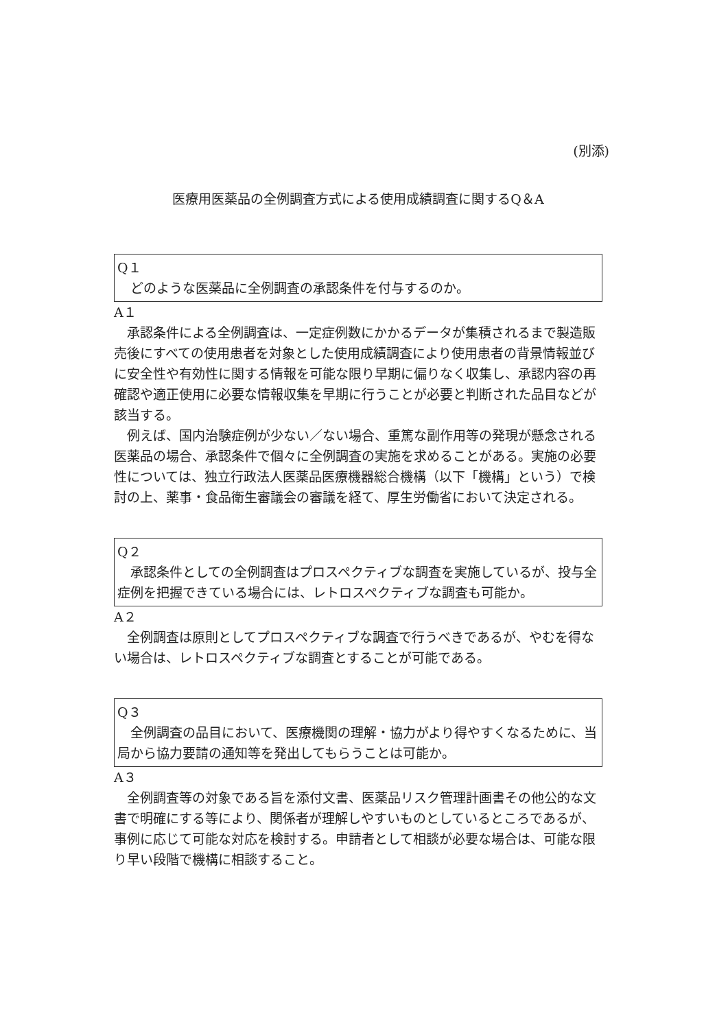(別添)
医療用医薬品の全例調査方式による使用成績調査に関するQ＆A
Q１
どのような医薬品に全例調査の承認条件を付与するのか。
A１
承認条件による全例調査は、一定症例数にかかるデータが集積されるまで製造販売後にすべての使用患者を対象とした使用成績調査により使用患者の背景情報並びに安全性や有効性に関する情報を可能な限り早期に偏りなく収集し、承認内容の再確認や適正使用に必要な情報収集を早期に行うことが必要と判断された品目などが該当する。
例えば、国内治験症例が少ない／ない場合、重篤な副作用等の発現が懸念される医薬品の場合、承認条件で個々に全例調査の実施を求めることがある。実施の必要性については、独立行政法人医薬品医療機器総合機構（以下「機構」という）で検討の上、薬事・食品衛生審議会の審議を経て、厚生労働省において決定される。
Q２
承認条件としての全例調査はプロスペクティブな調査を実施しているが、投与全症例を把握できている場合には、レトロスペクティブな調査も可能か。
A２
全例調査は原則としてプロスペクティブな調査で行うべきであるが、やむを得ない場合は、レトロスペクティブな調査とすることが可能である。
Q３
全例調査の品目において、医療機関の理解・協力がより得やすくなるために、当局から協力要請の通知等を発出してもらうことは可能か。
A３
全例調査等の対象である旨を添付文書、医薬品リスク管理計画書その他公的な文書で明確にする等により、関係者が理解しやすいものとしているところであるが、事例に応じて可能な対応を検討する。申請者として相談が必要な場合は、可能な限り早い段階で機構に相談すること。